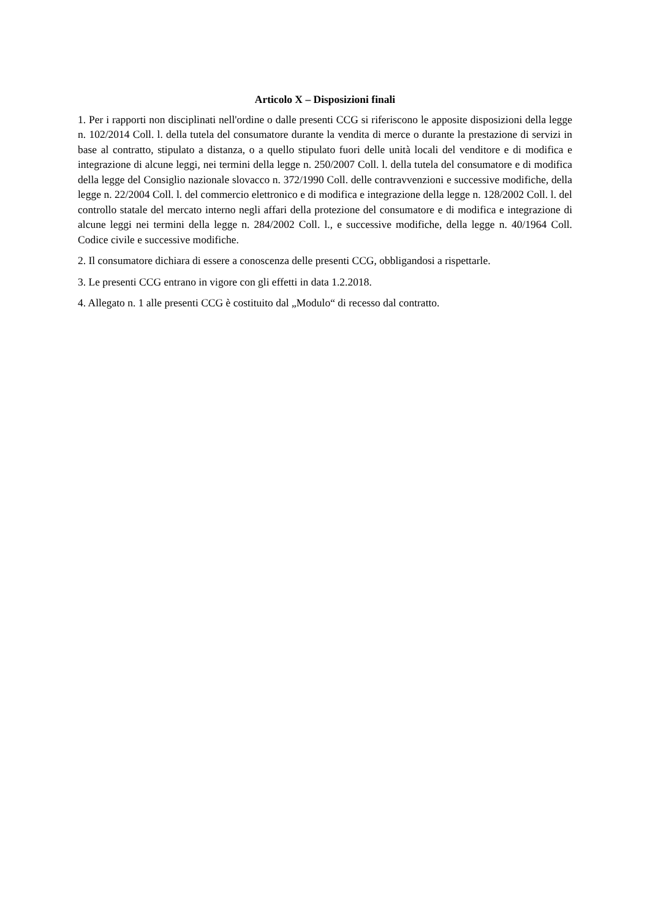Articolo X – Disposizioni finali
1. Per i rapporti non disciplinati nell'ordine o dalle presenti CCG si riferiscono le apposite disposizioni della legge n. 102/2014 Coll. l. della tutela del consumatore durante la vendita di merce o durante la prestazione di servizi in base al contratto, stipulato a distanza, o a quello stipulato fuori delle unità locali del venditore e di modifica e integrazione di alcune leggi, nei termini della legge n. 250/2007 Coll. l. della tutela del consumatore e di modifica della legge del Consiglio nazionale slovacco n. 372/1990 Coll. delle contravvenzioni e successive modifiche, della legge n. 22/2004 Coll. l. del commercio elettronico e di modifica e integrazione della legge n. 128/2002 Coll. l. del controllo statale del mercato interno negli affari della protezione del consumatore e di modifica e integrazione di alcune leggi nei termini della legge n. 284/2002 Coll. l., e successive modifiche, della legge n. 40/1964 Coll. Codice civile e successive modifiche.
2. Il consumatore dichiara di essere a conoscenza delle presenti CCG, obbligandosi a rispettarle.
3. Le presenti CCG entrano in vigore con gli effetti in data 1.2.2018.
4. Allegato n. 1 alle presenti CCG è costituito dal „Modulo“ di recesso dal contratto.